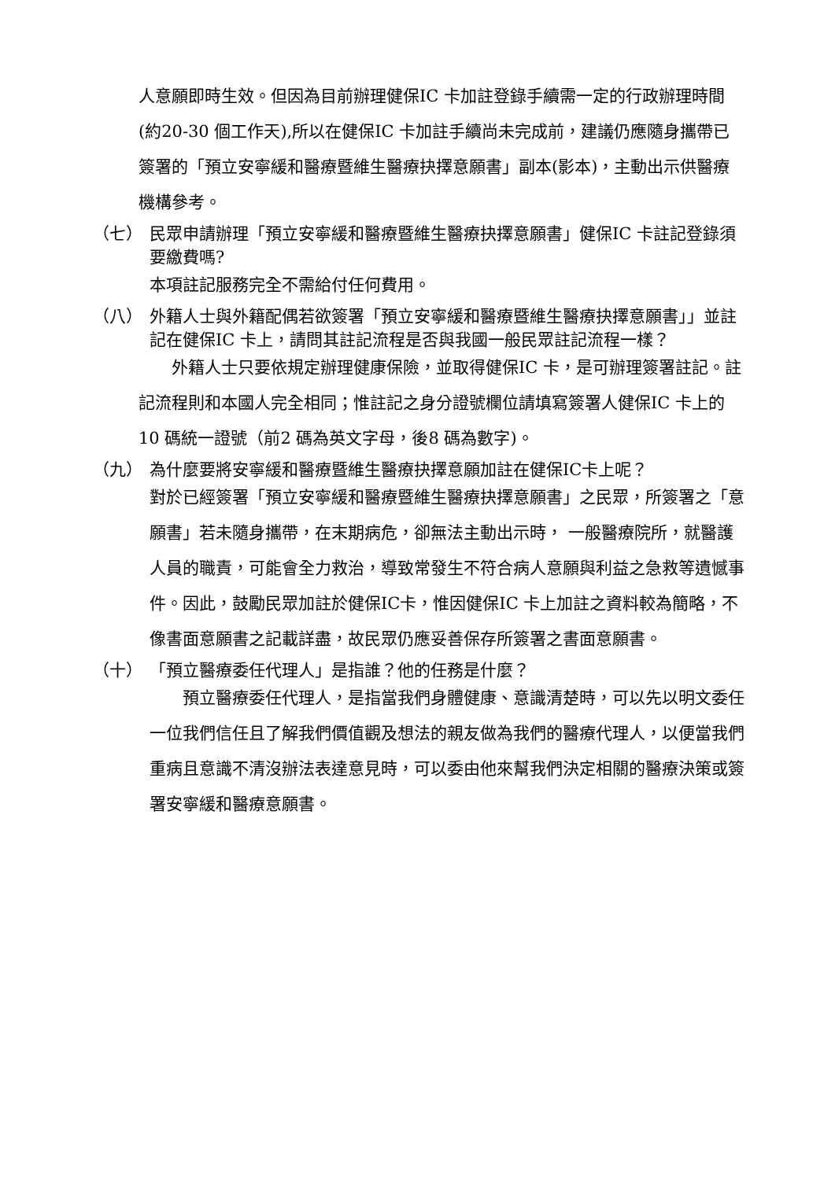人意願即時生效。但因為目前辦理健保IC 卡加註登錄手續需一定的行政辦理時間(約20-30 個工作天),所以在健保IC 卡加註手續尚未完成前，建議仍應隨身攜帶已簽署的「預立安寧緩和醫療暨維生醫療抉擇意願書」副本(影本)，主動出示供醫療機構參考。
（七） 民眾申請辦理「預立安寧緩和醫療暨維生醫療抉擇意願書」健保IC 卡註記登錄須要繳費嗎?
本項註記服務完全不需給付任何費用。
（八） 外籍人士與外籍配偶若欲簽署「預立安寧緩和醫療暨維生醫療抉擇意願書」」並註記在健保IC 卡上，請問其註記流程是否與我國一般民眾註記流程一樣？
　　外籍人士只要依規定辦理健康保險，並取得健保IC 卡，是可辦理簽署註記。註記流程則和本國人完全相同；惟註記之身分證號欄位請填寫簽署人健保IC 卡上的10 碼統一證號（前2 碼為英文字母，後8 碼為數字)。
（九） 為什麼要將安寧緩和醫療暨維生醫療抉擇意願加註在健保IC卡上呢？
對於已經簽署「預立安寧緩和醫療暨維生醫療抉擇意願書」之民眾，所簽署之「意願書」若未隨身攜帶，在末期病危，卻無法主動出示時， 一般醫療院所，就醫護人員的職責，可能會全力救治，導致常發生不符合病人意願與利益之急救等遺憾事件。因此，鼓勵民眾加註於健保IC卡，惟因健保IC 卡上加註之資料較為簡略，不像書面意願書之記載詳盡，故民眾仍應妥善保存所簽署之書面意願書。
（十） 「預立醫療委任代理人」是指誰？他的任務是什麼？
　　預立醫療委任代理人，是指當我們身體健康、意識清楚時，可以先以明文委任一位我們信任且了解我們價值觀及想法的親友做為我們的醫療代理人，以便當我們重病且意識不清沒辦法表達意見時，可以委由他來幫我們決定相關的醫療決策或簽署安寧緩和醫療意願書。